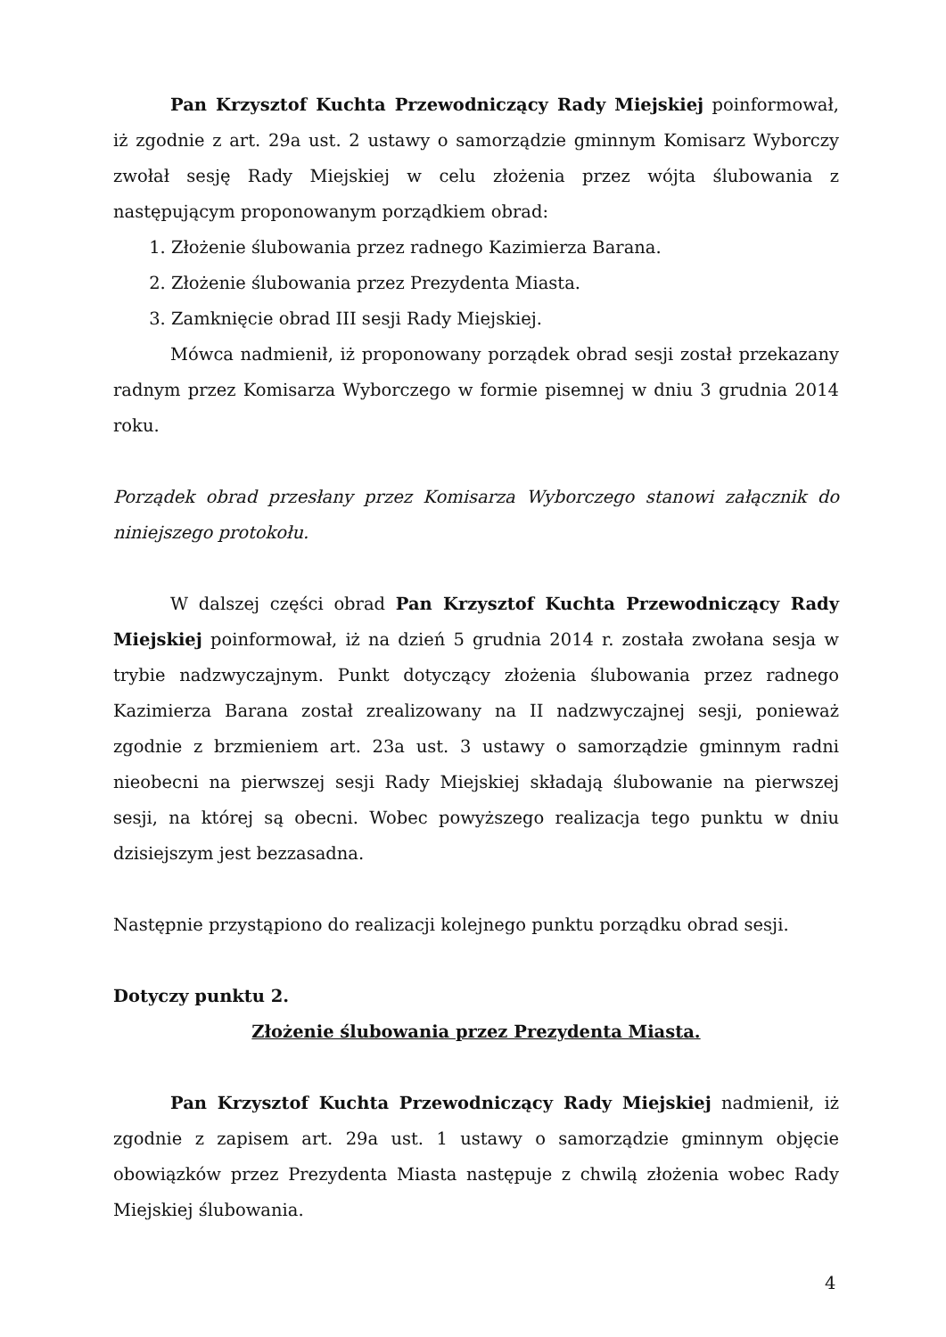Pan Krzysztof Kuchta Przewodniczący Rady Miejskiej poinformował, iż zgodnie z art. 29a ust. 2 ustawy o samorządzie gminnym Komisarz Wyborczy zwołał sesję Rady Miejskiej w celu złożenia przez wójta ślubowania z następującym proponowanym porządkiem obrad:
1. Złożenie ślubowania przez radnego Kazimierza Barana.
2. Złożenie ślubowania przez Prezydenta Miasta.
3. Zamknięcie obrad III sesji Rady Miejskiej.
Mówca nadmienił, iż proponowany porządek obrad sesji został przekazany radnym przez Komisarza Wyborczego w formie pisemnej w dniu 3 grudnia 2014 roku.
Porządek obrad przesłany przez Komisarza Wyborczego stanowi załącznik do niniejszego protokołu.
W dalszej części obrad Pan Krzysztof Kuchta Przewodniczący Rady Miejskiej poinformował, iż na dzień 5 grudnia 2014 r. została zwołana sesja w trybie nadzwyczajnym. Punkt dotyczący złożenia ślubowania przez radnego Kazimierza Barana został zrealizowany na II nadzwyczajnej sesji, ponieważ zgodnie z brzmieniem art. 23a ust. 3 ustawy o samorządzie gminnym radni nieobecni na pierwszej sesji Rady Miejskiej składają ślubowanie na pierwszej sesji, na której są obecni. Wobec powyższego realizacja tego punktu w dniu dzisiejszym jest bezzasadna.
Następnie przystąpiono do realizacji kolejnego punktu porządku obrad sesji.
Dotyczy punktu 2.
Złożenie ślubowania przez Prezydenta Miasta.
Pan Krzysztof Kuchta Przewodniczący Rady Miejskiej nadmienił, iż zgodnie z zapisem art. 29a ust. 1 ustawy o samorządzie gminnym objęcie obowiązków przez Prezydenta Miasta następuje z chwilą złożenia wobec Rady Miejskiej ślubowania.
4